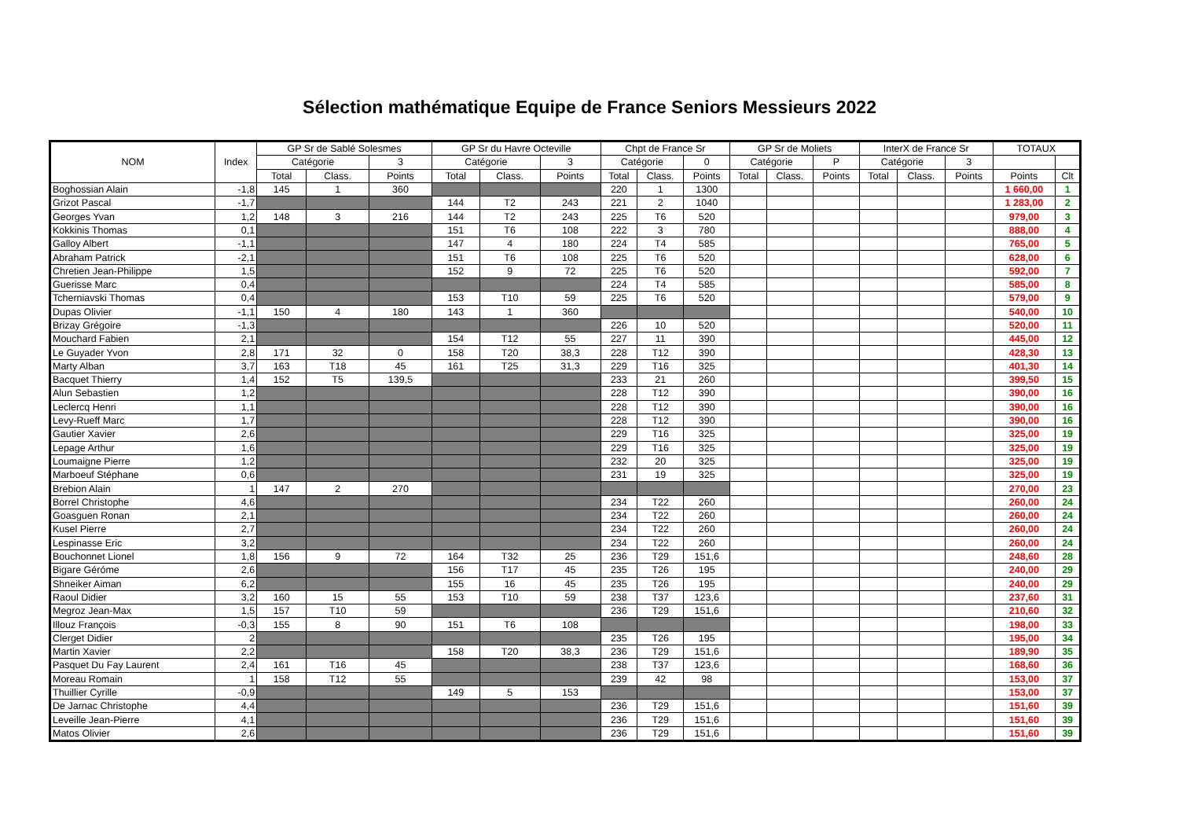Sélection mathématique Equipe de France Seniors Messieurs 2022
| NOM | Index | GP Sr de Sablé Solesmes | | | GP Sr du Havre Octeville | | | Chpt de France Sr | | | GP Sr de Moliets | | | InterX de France Sr | | | TOTAUX | |
| --- | --- | --- | --- | --- | --- | --- | --- | --- | --- | --- | --- | --- | --- | --- | --- | --- | --- | --- |
| | | Catégorie | | 3 | Catégorie | | 3 | Catégorie | | 0 | Catégorie | | P | Catégorie | | 3 | | |
| | | Total | Class. | Points | Total | Class. | Points | Total | Class. | Points | Total | Class. | Points | Total | Class. | Points | Points | Clt |
| Boghossian Alain | -1,8 | 145 | 1 | 360 | | | | 220 | 1 | 1300 | | | | | | | 1 660,00 | 1 |
| Grizot Pascal | -1,7 | | | | 144 | T2 | 243 | 221 | 2 | 1040 | | | | | | | 1 283,00 | 2 |
| Georges Yvan | 1,2 | 148 | 3 | 216 | 144 | T2 | 243 | 225 | T6 | 520 | | | | | | | 979,00 | 3 |
| Kokkinis Thomas | 0,1 | | | | 151 | T6 | 108 | 222 | 3 | 780 | | | | | | | 888,00 | 4 |
| Galloy Albert | -1,1 | | | | 147 | 4 | 180 | 224 | T4 | 585 | | | | | | | 765,00 | 5 |
| Abraham Patrick | -2,1 | | | | 151 | T6 | 108 | 225 | T6 | 520 | | | | | | | 628,00 | 6 |
| Chretien Jean-Philippe | 1,5 | | | | 152 | 9 | 72 | 225 | T6 | 520 | | | | | | | 592,00 | 7 |
| Guerisse Marc | 0,4 | | | | | | | 224 | T4 | 585 | | | | | | | 585,00 | 8 |
| Tcherniavski Thomas | 0,4 | | | | 153 | T10 | 59 | 225 | T6 | 520 | | | | | | | 579,00 | 9 |
| Dupas Olivier | -1,1 | 150 | 4 | 180 | 143 | 1 | 360 | | | | | | | | | | 540,00 | 10 |
| Brizay Grégoire | -1,3 | | | | | | | 226 | 10 | 520 | | | | | | | 520,00 | 11 |
| Mouchard Fabien | 2,1 | | | | 154 | T12 | 55 | 227 | 11 | 390 | | | | | | | 445,00 | 12 |
| Le Guyader Yvon | 2,8 | 171 | 32 | 0 | 158 | T20 | 38,3 | 228 | T12 | 390 | | | | | | | 428,30 | 13 |
| Marty Alban | 3,7 | 163 | T18 | 45 | 161 | T25 | 31,3 | 229 | T16 | 325 | | | | | | | 401,30 | 14 |
| Bacquet Thierry | 1,4 | 152 | T5 | 139,5 | | | | 233 | 21 | 260 | | | | | | | 399,50 | 15 |
| Alun Sebastien | 1,2 | | | | | | | 228 | T12 | 390 | | | | | | | 390,00 | 16 |
| Leclercq Henri | 1,1 | | | | | | | 228 | T12 | 390 | | | | | | | 390,00 | 16 |
| Levy-Rueff Marc | 1,7 | | | | | | | 228 | T12 | 390 | | | | | | | 390,00 | 16 |
| Gautier Xavier | 2,6 | | | | | | | 229 | T16 | 325 | | | | | | | 325,00 | 19 |
| Lepage Arthur | 1,6 | | | | | | | 229 | T16 | 325 | | | | | | | 325,00 | 19 |
| Loumaigne Pierre | 1,2 | | | | | | | 232 | 20 | 325 | | | | | | | 325,00 | 19 |
| Marboeuf Stéphane | 0,6 | | | | | | | 231 | 19 | 325 | | | | | | | 325,00 | 19 |
| Brebion Alain | 1 | 147 | 2 | 270 | | | | | | | | | | | | | 270,00 | 23 |
| Borrel Christophe | 4,6 | | | | | | | 234 | T22 | 260 | | | | | | | 260,00 | 24 |
| Goasguen Ronan | 2,1 | | | | | | | 234 | T22 | 260 | | | | | | | 260,00 | 24 |
| Kusel Pierre | 2,7 | | | | | | | 234 | T22 | 260 | | | | | | | 260,00 | 24 |
| Lespinasse Eric | 3,2 | | | | | | | 234 | T22 | 260 | | | | | | | 260,00 | 24 |
| Bouchonnet Lionel | 1,8 | 156 | 9 | 72 | 164 | T32 | 25 | 236 | T29 | 151,6 | | | | | | | 248,60 | 28 |
| Bigare Géróme | 2,6 | | | | 156 | T17 | 45 | 235 | T26 | 195 | | | | | | | 240,00 | 29 |
| Shneiker Aiman | 6,2 | | | | 155 | 16 | 45 | 235 | T26 | 195 | | | | | | | 240,00 | 29 |
| Raoul Didier | 3,2 | 160 | 15 | 55 | 153 | T10 | 59 | 238 | T37 | 123,6 | | | | | | | 237,60 | 31 |
| Megroz Jean-Max | 1,5 | 157 | T10 | 59 | | | | 236 | T29 | 151,6 | | | | | | | 210,60 | 32 |
| Illouz François | -0,3 | 155 | 8 | 90 | 151 | T6 | 108 | | | | | | | | | | 198,00 | 33 |
| Clerget Didier | 2 | | | | | | | 235 | T26 | 195 | | | | | | | 195,00 | 34 |
| Martin Xavier | 2,2 | | | | 158 | T20 | 38,3 | 236 | T29 | 151,6 | | | | | | | 189,90 | 35 |
| Pasquet Du Fay Laurent | 2,4 | 161 | T16 | 45 | | | | 238 | T37 | 123,6 | | | | | | | 168,60 | 36 |
| Moreau Romain | 1 | 158 | T12 | 55 | | | | 239 | 42 | 98 | | | | | | | 153,00 | 37 |
| Thuillier Cyrille | -0,9 | | | | 149 | 5 | 153 | | | | | | | | | | 153,00 | 37 |
| De Jarnac Christophe | 4,4 | | | | | | | 236 | T29 | 151,6 | | | | | | | 151,60 | 39 |
| Leveille Jean-Pierre | 4,1 | | | | | | | 236 | T29 | 151,6 | | | | | | | 151,60 | 39 |
| Matos Olivier | 2,6 | | | | | | | 236 | T29 | 151,6 | | | | | | | 151,60 | 39 |